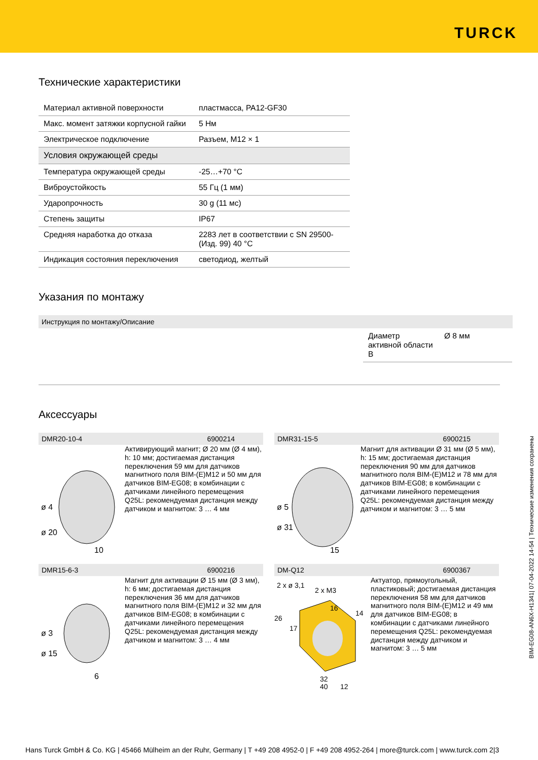TURCK
Технические характеристики
| Материал активной поверхности | пластмасса, PA12-GF30 |
| Макс. момент затяжки корпусной гайки | 5 Нм |
| Электрическое подключение | Разъем, M12 × 1 |
| Условия окружающей среды | |
| Температура окружающей среды | -25…+70 °C |
| Виброустойкость | 55 Гц (1 мм) |
| Ударопрочность | 30 g (11 мс) |
| Степень защиты | IP67 |
| Средняя наработка до отказа | 2283 лет в соответствии с SN 29500-(Изд. 99) 40 °C |
| Индикация состояния переключения | светодиод, желтый |
Указания по монтажу
Инструкция по монтажу/Описание
| Диаметр активной области B | Ø 8 мм |
Аксессуары
DMR20-10-4 6900214
ø 4
ø 20
10
Активирующий магнит; Ø 20 мм (Ø 4 мм), h: 10 мм; достигаемая дистанция переключения 59 мм для датчиков магнитного поля BIM-(E)M12 и 50 мм для датчиков BIM-EG08; в комбинации с датчиками линейного перемещения Q25L: рекомендуемая дистанция между датчиком и магнитом: 3 … 4 мм
DMR31-15-5 6900215
ø 5
ø 31
15
Магнит для активации Ø 31 мм (Ø 5 мм), h: 15 мм; достигаемая дистанция переключения 90 мм для датчиков магнитного поля BIM-(E)M12 и 78 мм для датчиков BIM-EG08; в комбинации с датчиками линейного перемещения Q25L: рекомендуемая дистанция между датчиком и магнитом: 3 … 5 мм
DMR15-6-3 6900216
ø 3
ø 15
6
Магнит для активации Ø 15 мм (Ø 3 мм), h: 6 мм; достигаемая дистанция переключения 36 мм для датчиков магнитного поля BIM-(E)M12 и 32 мм для датчиков BIM-EG08; в комбинации с датчиками линейного перемещения Q25L: рекомендуемая дистанция между датчиком и магнитом: 3 … 4 мм
DM-Q12 6900367
2 x ø 3,1
2 x M3
16
14
26
17
32
40
12
Актуатор, прямоугольный, пластиковый; достигаемая дистанция переключения 58 мм для датчиков магнитного поля BIM-(E)M12 и 49 мм для датчиков BIM-EG08; в комбинации с датчиками линейного перемещения Q25L: рекомендуемая дистанция между датчиком и магнитом: 3 … 5 мм
BIM-EG08-AN6X-H1341| 07-04-2022 14-54 | Технические изменения сохранены
Hans Turck GmbH & Co. KG | 45466 Mülheim an der Ruhr, Germany | T +49 208 4952-0 | F +49 208 4952-264 | more@turck.com | www.turck.com 2|3